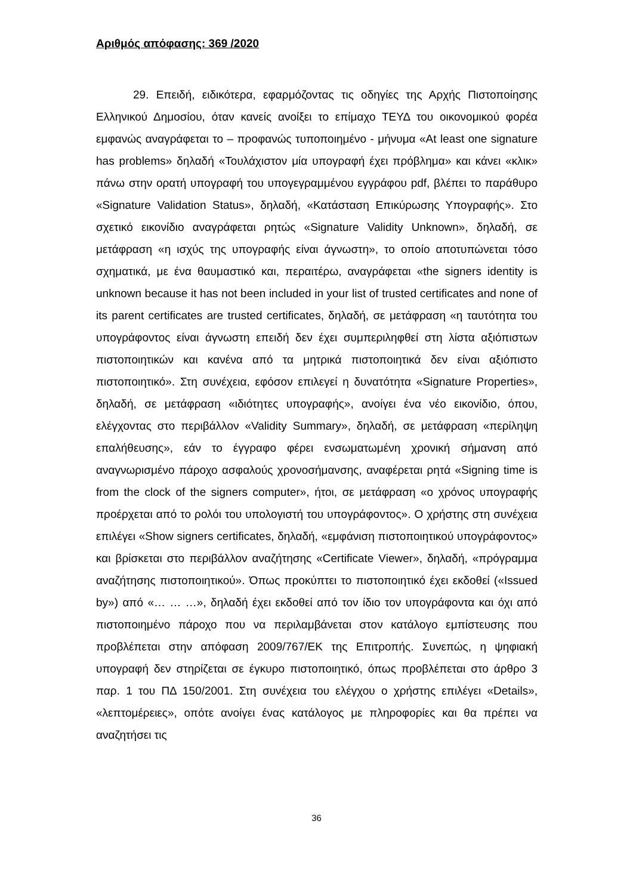Αριθμός απόφασης: 369 /2020
29. Επειδή, ειδικότερα, εφαρμόζοντας τις οδηγίες της Αρχής Πιστοποίησης Ελληνικού Δημοσίου, όταν κανείς ανοίξει το επίμαχο ΤΕΥΔ του οικονομικού φορέα εμφανώς αναγράφεται το – προφανώς τυποποιημένο - μήνυμα «At least one signature has problems» δηλαδή «Τουλάχιστον μία υπογραφή έχει πρόβλημα» και κάνει «κλικ» πάνω στην ορατή υπογραφή του υπογεγραμμένου εγγράφου pdf, βλέπει το παράθυρο «Signature Validation Status», δηλαδή, «Κατάσταση Επικύρωσης Υπογραφής». Στο σχετικό εικονίδιο αναγράφεται ρητώς «Signature Validity Unknown», δηλαδή, σε μετάφραση «η ισχύς της υπογραφής είναι άγνωστη», το οποίο αποτυπώνεται τόσο σχηματικά, με ένα θαυμαστικό και, περαιτέρω, αναγράφεται «the signers identity is unknown because it has not been included in your list of trusted certificates and none of its parent certificates are trusted certificates, δηλαδή, σε μετάφραση «η ταυτότητα του υπογράφοντος είναι άγνωστη επειδή δεν έχει συμπεριληφθεί στη λίστα αξιόπιστων πιστοποιητικών και κανένα από τα μητρικά πιστοποιητικά δεν είναι αξιόπιστο πιστοποιητικό». Στη συνέχεια, εφόσον επιλεγεί η δυνατότητα «Signature Properties», δηλαδή, σε μετάφραση «ιδιότητες υπογραφής», ανοίγει ένα νέο εικονίδιο, όπου, ελέγχοντας στο περιβάλλον «Validity Summary», δηλαδή, σε μετάφραση «περίληψη επαλήθευσης», εάν το έγγραφο φέρει ενσωματωμένη χρονική σήμανση από αναγνωρισμένο πάροχο ασφαλούς χρονοσήμανσης, αναφέρεται ρητά «Signing time is from the clock of the signers computer», ήτοι, σε μετάφραση «ο χρόνος υπογραφής προέρχεται από το ρολόι του υπολογιστή του υπογράφοντος». Ο χρήστης στη συνέχεια επιλέγει «Show signers certificates, δηλαδή, «εμφάνιση πιστοποιητικού υπογράφοντος» και βρίσκεται στο περιβάλλον αναζήτησης «Certificate Viewer», δηλαδή, «πρόγραμμα αναζήτησης πιστοποιητικού». Όπως προκύπτει το πιστοποιητικό έχει εκδοθεί («Issued by») από «… … …», δηλαδή έχει εκδοθεί από τον ίδιο τον υπογράφοντα και όχι από πιστοποιημένο πάροχο που να περιλαμβάνεται στον κατάλογο εμπίστευσης που προβλέπεται στην απόφαση 2009/767/ΕΚ της Επιτροπής. Συνεπώς, η ψηφιακή υπογραφή δεν στηρίζεται σε έγκυρο πιστοποιητικό, όπως προβλέπεται στο άρθρο 3 παρ. 1 του ΠΔ 150/2001. Στη συνέχεια του ελέγχου ο χρήστης επιλέγει «Details», «λεπτομέρειες», οπότε ανοίγει ένας κατάλογος με πληροφορίες και θα πρέπει να αναζητήσει τις
36